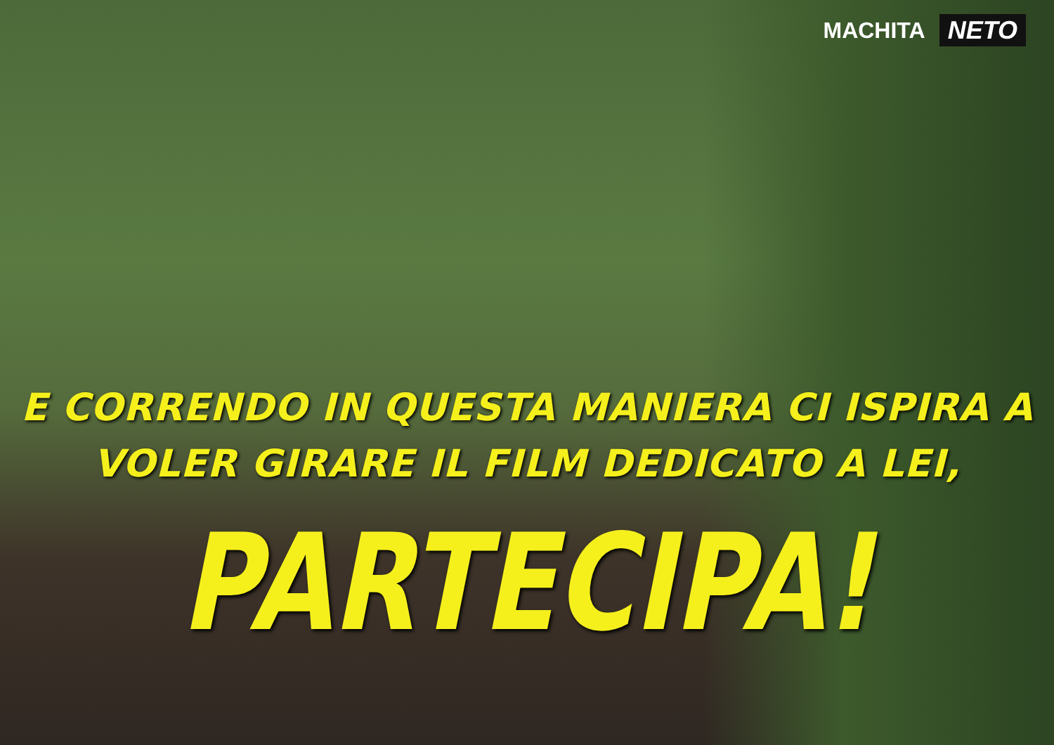MACHITA NETO
E CORRENDO IN QUESTA MANIERA CI ISPIRA A
VOLER GIRARE IL FILM DEDICATO A LEI,
PARTECIPA!